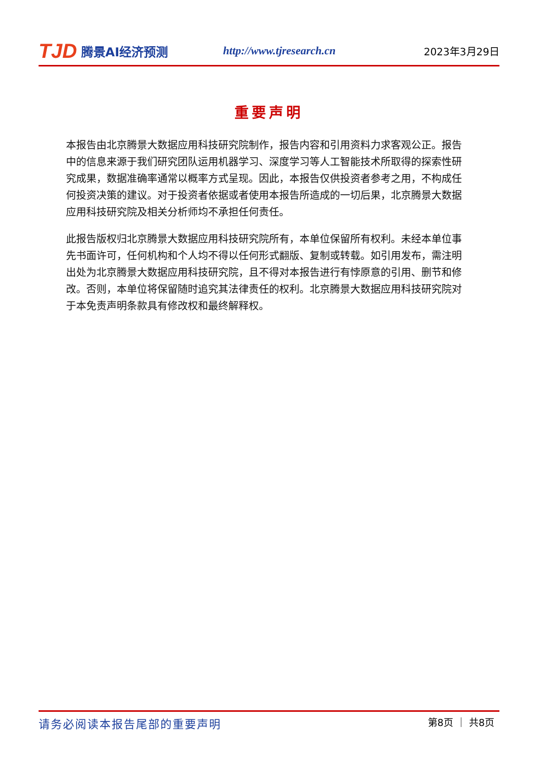TJD 腾景AI经济预测 http://www.tjresearch.cn 2023年3月29日
重要声明
本报告由北京腾景大数据应用科技研究院制作，报告内容和引用资料力求客观公正。报告中的信息来源于我们研究团队运用机器学习、深度学习等人工智能技术所取得的探索性研究成果，数据准确率通常以概率方式呈现。因此，本报告仅供投资者参考之用，不构成任何投资决策的建议。对于投资者依据或者使用本报告所造成的一切后果，北京腾景大数据应用科技研究院及相关分析师均不承担任何责任。
此报告版权归北京腾景大数据应用科技研究院所有，本单位保留所有权利。未经本单位事先书面许可，任何机构和个人均不得以任何形式翻版、复制或转载。如引用发布，需注明出处为北京腾景大数据应用科技研究院，且不得对本报告进行有悖原意的引用、删节和修改。否则，本单位将保留随时追究其法律责任的权利。北京腾景大数据应用科技研究院对于本免责声明条款具有修改权和最终解释权。
请务必阅读本报告尾部的重要声明 第8页 ｜ 共8页